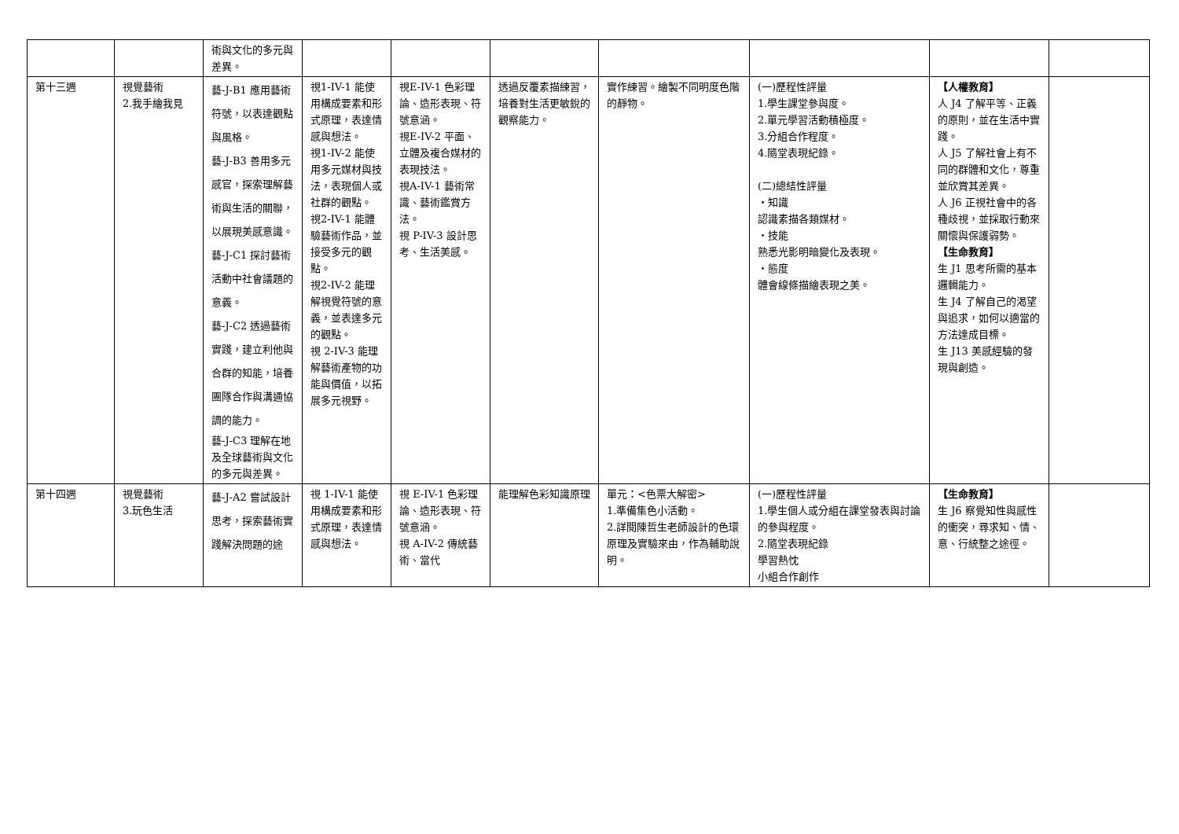| | | 術與文化的多元與差異。 | | | | | | | |
| 第十三週 | 視覺藝術 2.我手繪我見 | 藝-J-B1 應用藝術符號，以表達觀點與風格。 藝-J-B3 善用多元感官，探索理解藝術與生活的關聯，以展現美感意識。 藝-J-C1 探討藝術活動中社會議題的意義。 藝-J-C2 透過藝術實踐，建立利他與合群的知能，培養團隊合作與溝通協調的能力。 藝-J-C3 理解在地及全球藝術與文化的多元與差異。 | 視1-IV-1 能使用構成要素和形式原理，表達情感與想法。 視1-IV-2 能使用多元媒材與技法，表現個人或社群的觀點。 視2-IV-1 能體驗藝術作品，並接受多元的觀點。 視2-IV-2 能理解視覺符號的意義，並表達多元的觀點。 視 2-IV-3 能理解藝術產物的功能與價值，以拓展多元視野。 | 視E-IV-1 色彩理論、造形表現、符號意涵。 視E-IV-2 平面、立體及複合媒材的表現技法。 視A-IV-1 藝術常識、藝術鑑賞方法。 視 P-IV-3 設計思考、生活美感。 | 透過反覆素描練習，培養對生活更敏銳的觀察能力。 | 實作練習。繪製不同明度色階的靜物。 | (一)歷程性評量 1.學生課堂參與度。 2.單元學習活動積極度。 3.分組合作程度。 4.隨堂表現紀錄。 (二)總結性評量 ・知識 認識素描各類媒材。 ・技能 熟悉光影明暗變化及表現。 ・態度 體會線條描繪表現之美。 | 【人權教育】 人 J4 了解平等、正義的原則，並在生活中實踐。 人 J5 了解社會上有不同的群體和文化，尊重並欣賞其差異。 人 J6 正視社會中的各種歧視，並採取行動來關懷與保護弱勢。 【生命教育】 生 J1 思考所需的基本邏輯能力。 生 J4 了解自己的渴望與追求，如何以適當的方法達成目標。 生 J13 美感經驗的發現與創造。 | |
| 第十四週 | 視覺藝術 3.玩色生活 | 藝-J-A2 嘗試設計思考，探索藝術實踐解決問題的途 | 視 1-IV-1 能使用構成要素和形式原理，表達情感與想法。 | 視 E-IV-1 色彩理論、造形表現、符號意涵。 視 A-IV-2 傳統藝術、當代 | 能理解色彩知識原理 | 單元：<色票大解密> 1.準備集色小活動。 2.詳閱陳哲生老師設計的色環原理及實驗來由，作為輔助說明。 | (一)歷程性評量 1.學生個人或分組在課堂發表與討論的參與程度。 2.隨堂表現紀錄 學習熱忱 小組合作創作 | 【生命教育】 生 J6 察覺知性與感性的衝突，尋求知、情、意、行統整之途徑。 | |